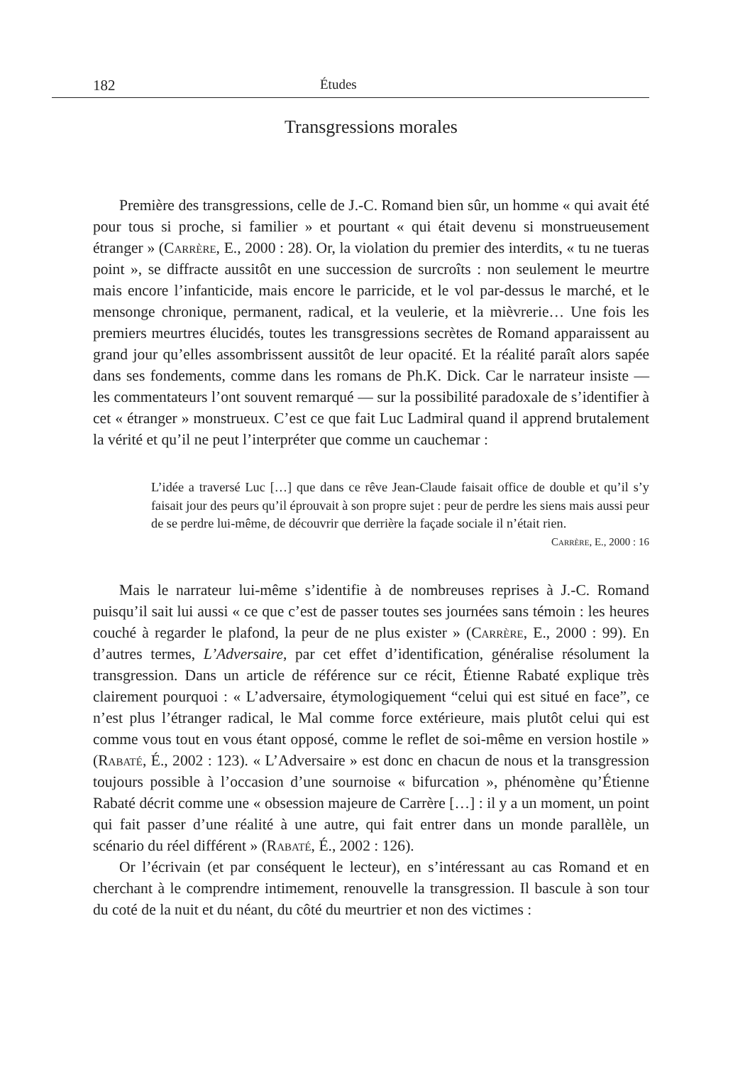182 Études
Transgressions morales
Première des transgressions, celle de J.-C. Romand bien sûr, un homme « qui avait été pour tous si proche, si familier » et pourtant « qui était devenu si monstrueusement étranger » (Carrère, E., 2000 : 28). Or, la violation du premier des interdits, « tu ne tueras point », se diffracte aussitôt en une succession de surcroîts : non seulement le meurtre mais encore l’infanticide, mais encore le parricide, et le vol par-dessus le marché, et le mensonge chronique, permanent, radical, et la veulerie, et la mièvrerie… Une fois les premiers meurtres élucidés, toutes les transgressions secrètes de Romand apparaissent au grand jour qu’elles assombrissent aussitôt de leur opacité. Et la réalité paraît alors sapée dans ses fondements, comme dans les romans de Ph.K. Dick. Car le narrateur insiste — les commentateurs l’ont souvent remarqué — sur la possibilité paradoxale de s’identifier à cet « étranger » monstrueux. C’est ce que fait Luc Ladmiral quand il apprend brutalement la vérité et qu’il ne peut l’interpréter que comme un cauchemar :
L’idée a traversé Luc […] que dans ce rêve Jean-Claude faisait office de double et qu’il s’y faisait jour des peurs qu’il éprouvait à son propre sujet : peur de perdre les siens mais aussi peur de se perdre lui-même, de découvrir que derrière la façade sociale il n’était rien.
Carrère, E., 2000 : 16
Mais le narrateur lui-même s’identifie à de nombreuses reprises à J.-C. Romand puisqu’il sait lui aussi « ce que c’est de passer toutes ses journées sans témoin : les heures couché à regarder le plafond, la peur de ne plus exister » (Carrère, E., 2000 : 99). En d’autres termes, L’Adversaire, par cet effet d’identification, généralise résolument la transgression. Dans un article de référence sur ce récit, Étienne Rabaté explique très clairement pourquoi : « L’adversaire, étymologiquement “celui qui est situé en face”, ce n’est plus l’étranger radical, le Mal comme force extérieure, mais plutôt celui qui est comme vous tout en vous étant opposé, comme le reflet de soi-même en version hostile » (Rabaté, É., 2002 : 123). « L’Adversaire » est donc en chacun de nous et la transgression toujours possible à l’occasion d’une sournoise « bifurcation », phénomène qu’Étienne Rabaté décrit comme une « obsession majeure de Carrère […] : il y a un moment, un point qui fait passer d’une réalité à une autre, qui fait entrer dans un monde parallèle, un scénario du réel différent » (Rabaté, É., 2002 : 126).
Or l’écrivain (et par conséquent le lecteur), en s’intéressant au cas Romand et en cherchant à le comprendre intimement, renouvelle la transgression. Il bascule à son tour du coté de la nuit et du néant, du côté du meurtrier et non des victimes :